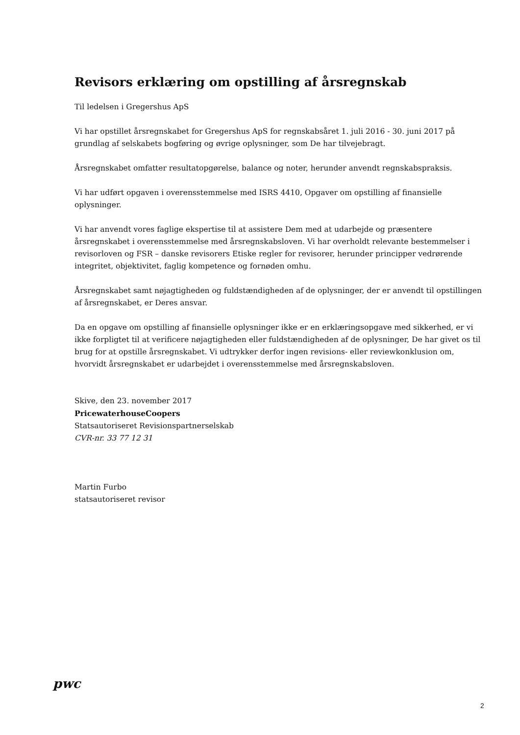Revisors erklæring om opstilling af årsregnskab
Til ledelsen i Gregershus ApS
Vi har opstillet årsregnskabet for Gregershus ApS for regnskabsåret 1. juli 2016 - 30. juni 2017 på grundlag af selskabets bogføring og øvrige oplysninger, som De har tilvejebragt.
Årsregnskabet omfatter resultatopgørelse, balance og noter, herunder anvendt regnskabspraksis.
Vi har udført opgaven i overensstemmelse med ISRS 4410, Opgaver om opstilling af finansielle oplysninger.
Vi har anvendt vores faglige ekspertise til at assistere Dem med at udarbejde og præsentere årsregnskabet i overensstemmelse med årsregnskabsloven. Vi har overholdt relevante bestemmelser i revisorloven og FSR – danske revisorers Etiske regler for revisorer, herunder principper vedrørende integritet, objektivitet, faglig kompetence og fornøden omhu.
Årsregnskabet samt nøjagtigheden og fuldstændigheden af de oplysninger, der er anvendt til opstillingen af årsregnskabet, er Deres ansvar.
Da en opgave om opstilling af finansielle oplysninger ikke er en erklæringsopgave med sikkerhed, er vi ikke forpligtet til at verificere nøjagtigheden eller fuldstændigheden af de oplysninger, De har givet os til brug for at opstille årsregnskabet. Vi udtrykker derfor ingen revisions- eller reviewkonklusion om, hvorvidt årsregnskabet er udarbejdet i overensstemmelse med årsregnskabsloven.
Skive, den 23. november 2017
PricewaterhouseCoopers
Statsautoriseret Revisionspartnerselskab
CVR-nr. 33 77 12 31
Martin Furbo
statsautoriseret revisor
pwc
2